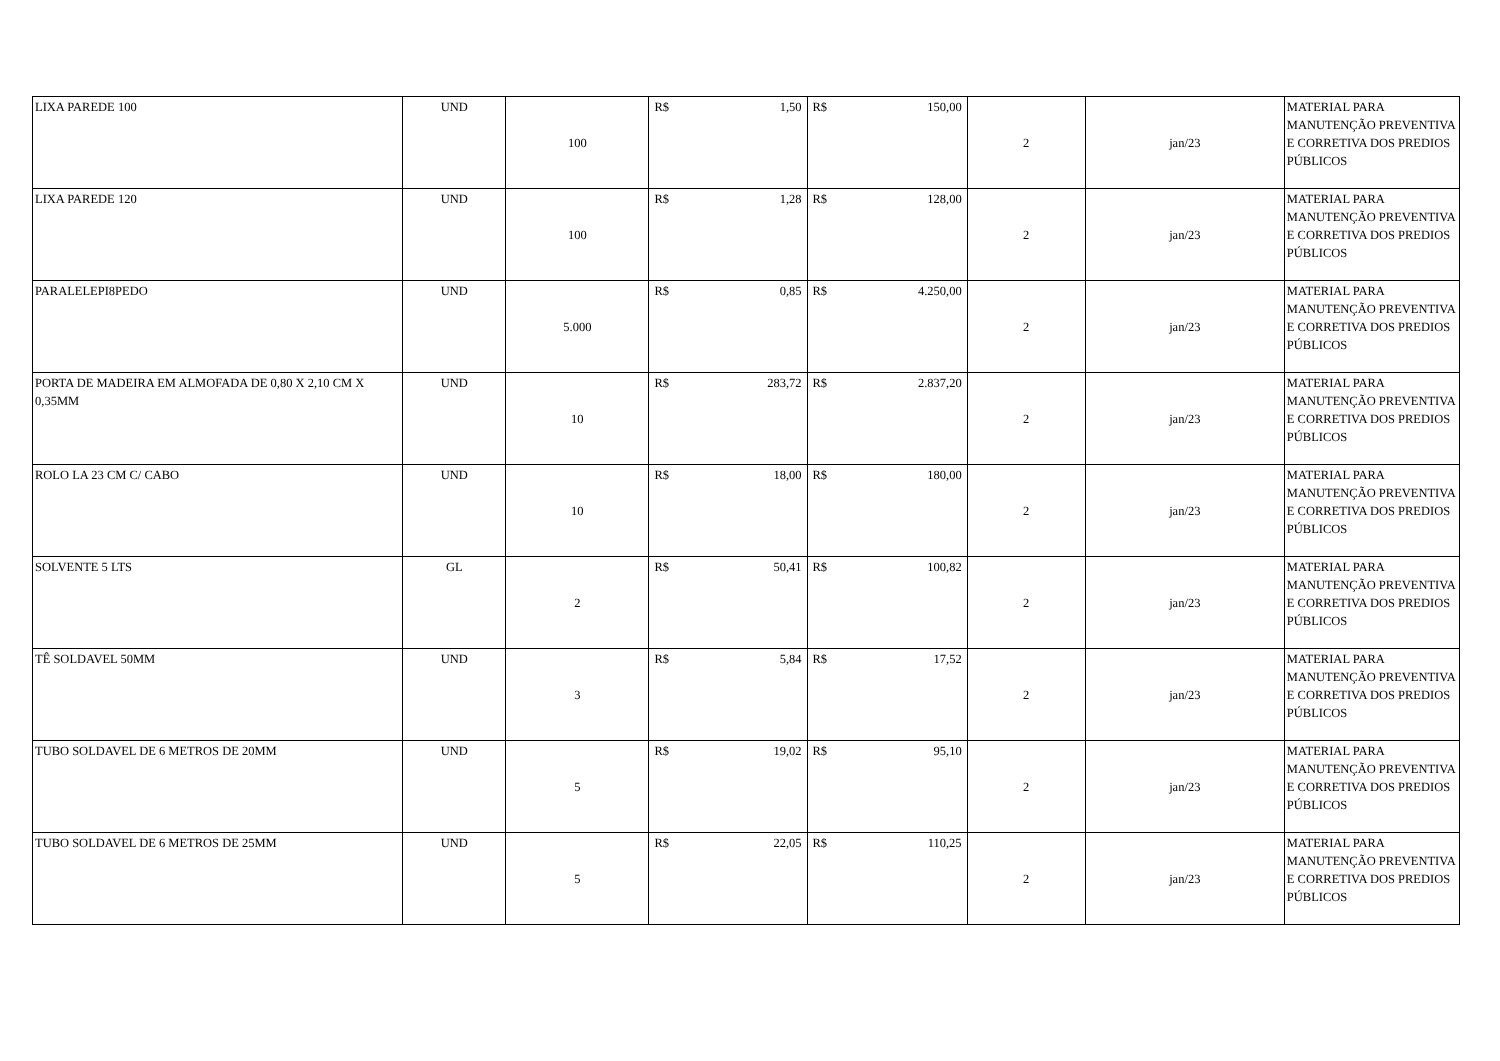| LIXA PAREDE 100 | UND | 100 | R$ 1,50 | R$ 150,00 | 2 | jan/23 | MATERIAL PARA MANUTENÇÃO PREVENTIVA E CORRETIVA DOS PREDIOS PÚBLICOS |
| LIXA PAREDE 120 | UND | 100 | R$ 1,28 | R$ 128,00 | 2 | jan/23 | MATERIAL PARA MANUTENÇÃO PREVENTIVA E CORRETIVA DOS PREDIOS PÚBLICOS |
| PARALELEPI8PEDO | UND | 5.000 | R$ 0,85 | R$ 4.250,00 | 2 | jan/23 | MATERIAL PARA MANUTENÇÃO PREVENTIVA E CORRETIVA DOS PREDIOS PÚBLICOS |
| PORTA DE MADEIRA EM ALMOFADA DE 0,80 X 2,10 CM X 0,35MM | UND | 10 | R$ 283,72 | R$ 2.837,20 | 2 | jan/23 | MATERIAL PARA MANUTENÇÃO PREVENTIVA E CORRETIVA DOS PREDIOS PÚBLICOS |
| ROLO LA 23 CM C/ CABO | UND | 10 | R$ 18,00 | R$ 180,00 | 2 | jan/23 | MATERIAL PARA MANUTENÇÃO PREVENTIVA E CORRETIVA DOS PREDIOS PÚBLICOS |
| SOLVENTE 5 LTS | GL | 2 | R$ 50,41 | R$ 100,82 | 2 | jan/23 | MATERIAL PARA MANUTENÇÃO PREVENTIVA E CORRETIVA DOS PREDIOS PÚBLICOS |
| TÊ SOLDAVEL 50MM | UND | 3 | R$ 5,84 | R$ 17,52 | 2 | jan/23 | MATERIAL PARA MANUTENÇÃO PREVENTIVA E CORRETIVA DOS PREDIOS PÚBLICOS |
| TUBO SOLDAVEL DE 6 METROS DE 20MM | UND | 5 | R$ 19,02 | R$ 95,10 | 2 | jan/23 | MATERIAL PARA MANUTENÇÃO PREVENTIVA E CORRETIVA DOS PREDIOS PÚBLICOS |
| TUBO SOLDAVEL DE 6 METROS DE 25MM | UND | 5 | R$ 22,05 | R$ 110,25 | 2 | jan/23 | MATERIAL PARA MANUTENÇÃO PREVENTIVA E CORRETIVA DOS PREDIOS PÚBLICOS |